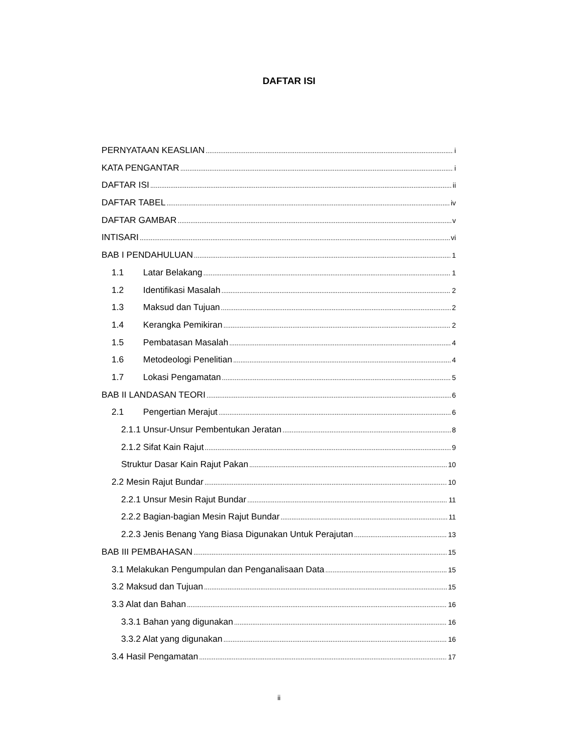DAFTAR ISI
PERNYATAAN KEASLIAN i
KATA PENGANTAR i
DAFTAR ISI ii
DAFTAR TABEL iv
DAFTAR GAMBAR v
INTISARI vi
BAB I PENDAHULUAN 1
1.1 Latar Belakang 1
1.2 Identifikasi Masalah 2
1.3 Maksud dan Tujuan 2
1.4 Kerangka Pemikiran 2
1.5 Pembatasan Masalah 4
1.6 Metodeologi Penelitian 4
1.7 Lokasi Pengamatan 5
BAB II LANDASAN TEORI 6
2.1 Pengertian Merajut 6
2.1.1 Unsur-Unsur Pembentukan Jeratan 8
2.1.2 Sifat Kain Rajut 9
Struktur Dasar Kain Rajut Pakan 10
2.2 Mesin Rajut Bundar 10
2.2.1 Unsur Mesin Rajut Bundar 11
2.2.2 Bagian-bagian Mesin Rajut Bundar 11
2.2.3 Jenis Benang Yang Biasa Digunakan Untuk Perajutan 13
BAB III PEMBAHASAN 15
3.1 Melakukan Pengumpulan dan Penganalisaan Data 15
3.2 Maksud dan Tujuan 15
3.3 Alat dan Bahan 16
3.3.1 Bahan yang digunakan 16
3.3.2 Alat yang digunakan 16
3.4 Hasil Pengamatan 17
ii